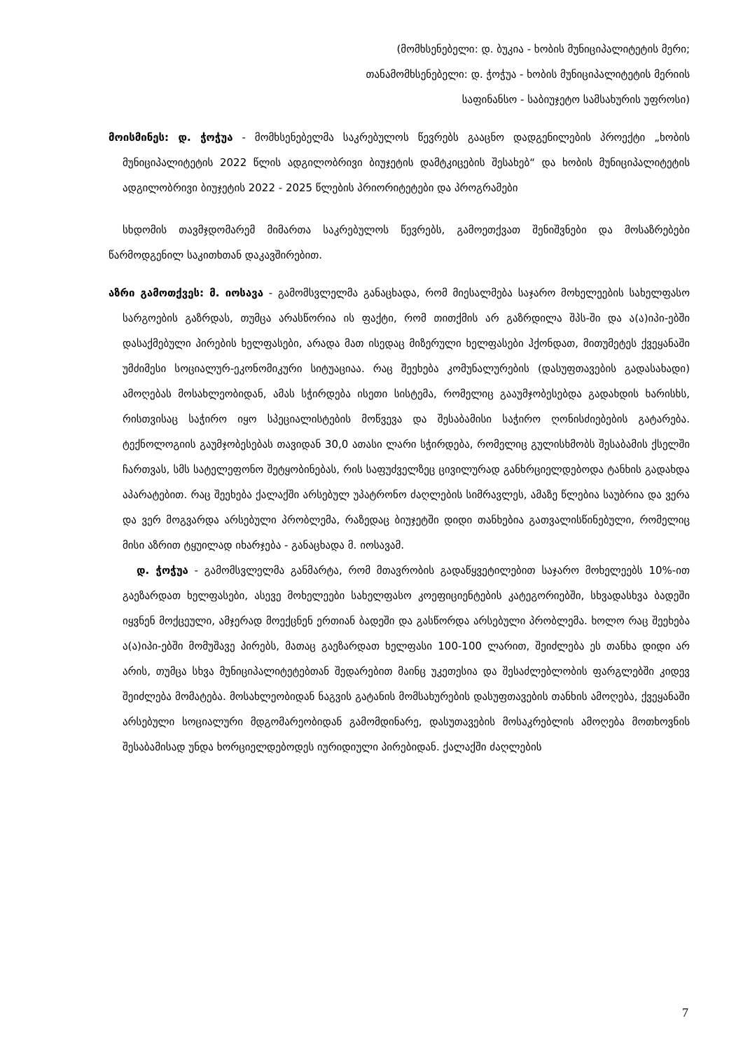(მომხსენებელი: დ. ბუკია - ხობის მუნიციპალიტეტის მერი;
თანამომხსენებელი: დ. ჭოჭუა - ხობის მუნიციპალიტეტის მერიის
საფინანსო - საბიუჯეტო სამსახურის უფროსი)
მოისმინეს: დ. ჭოჭუა - მომხსენებელმა საკრებულოს წევრებს გააცნო დადგენილების პროექტი „ხობის მუნიციპალიტეტის 2022 წლის ადგილობრივი ბიუჯეტის დამტკიცების შესახებ“ და ხობის მუნიციპალიტეტის ადგილობრივი ბიუჯეტის 2022 - 2025 წლების პრიორიტეტები და პროგრამები
სხდომის თავმჯდომარემ მიმართა საკრებულოს წევრებს, გამოეთქვათ შენიშვნები და მოსაზრებები წარმოდგენილ საკითხთან დაკავშირებით.
აზრი გამოთქვეს: მ. იოსავა - გამომსვლელმა განაცხადა, რომ მიესალმება საჯარო მოხელეების სახელფასო სარგოების გაზრდას, თუმცა არასწორია ის ფაქტი, რომ თითქმის არ გაზრდილა შპს-ში და ა(ა)იპი-ებში დასაქმებული პირების ხელფასები, არადა მათ ისედაც მიზერული ხელფასები ჰქონდათ, მითუმეტეს ქვეყანაში უმძიმესი სოციალურ-ეკონომიკური სიტუაციაა. რაც შეეხება კომუნალურების (დასუფთავების გადასახადი) ამოღებას მოსახლეობიდან, ამას სჭირდება ისეთი სისტემა, რომელიც გააუმჯობესებდა გადახდის ხარისხს, რისთვისაც საჭირო იყო სპეციალისტების მოწვევა და შესაბამისი საჭირო ღონისძიებების გატარება. ტექნოლოგიის გაუმჯობესებას თავიდან 30,0 ათასი ლარი სჭირდება, რომელიც გულისხმობს შესაბამის ქსელში ჩართვას, სმს სატელეფონო შეტყობინებას, რის საფუძველზეც ცივილურად განხრციელდებოდა ტანხის გადახდა აპარატებით. რაც შეეხება ქალაქში არსებულ უპატრონო ძაღლების სიმრავლეს, ამაზე წლებია საუბრია და ვერა და ვერ მოგვარდა არსებული პრობლემა, რაზედაც ბიუჯეტში დიდი თანხებია გათვალისწინებული, რომელიც მისი აზრით ტყუილად იხარჯება - განაცხადა მ. იოსავამ.
დ. ჭოჭუა - გამომსვლელმა განმარტა, რომ მთავრობის გადაწყვეტილებით საჯარო მოხელეებს 10%-ით გაეზარდათ ხელფასები, ასევე მოხელეები სახელფასო კოეფიციენტების კატეგორიებში, სხვადასხვა ბადეში იყვნენ მოქცეული, ამჯერად მოექცნენ ერთიან ბადეში და გასწორდა არსებული პრობლემა. ხოლო რაც შეეხება ა(ა)იპი-ებში მომუშავე პირებს, მათაც გაეზარდათ ხელფასი 100-100 ლარით, შეიძლება ეს თანხა დიდი არ არის, თუმცა სხვა მუნიციპალიტეტებთან შედარებით მაინც უკეთესია და შესაძლებლობის ფარგლებში კიდევ შეიძლება მომატება. მოსახლეობიდან ნაგვის გატანის მომსახურების დასუფთავების თანხის ამოღება, ქვეყანაში არსებული სოციალური მდგომარეობიდან გამომდინარე, დასუთავების მოსაკრებლის ამოღება მოთხოვნის შესაბამისად უნდა ხორციელდებოდეს იურიდიული პირებიდან. ქალაქში ძაღლების
7